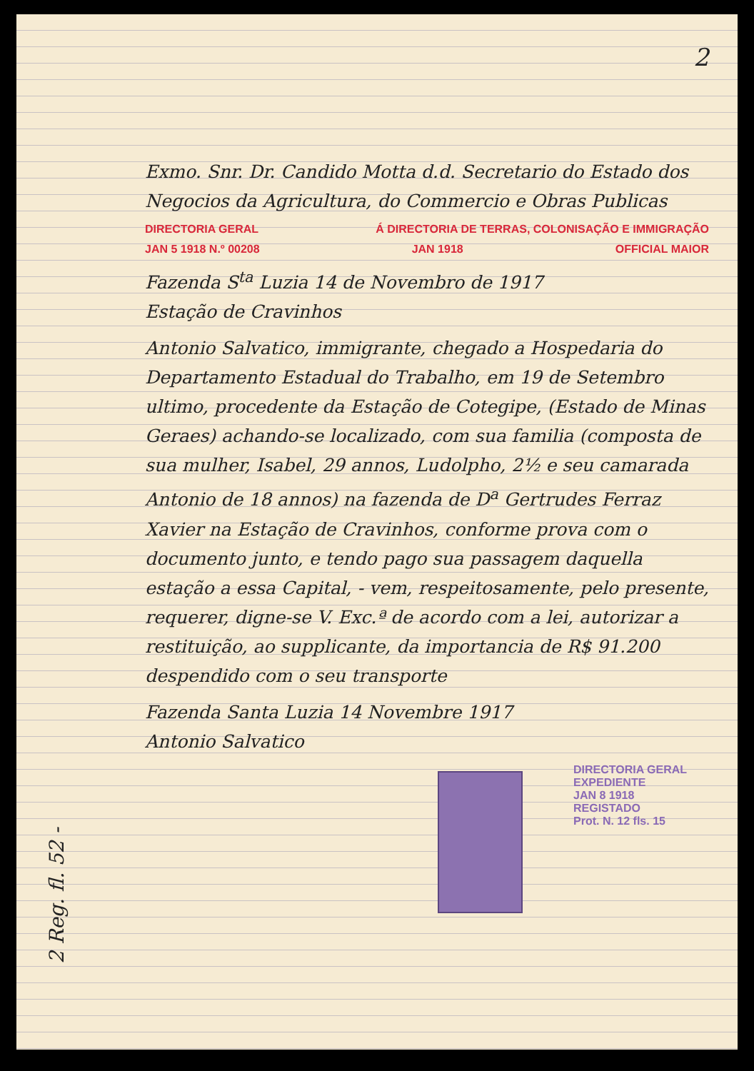2
Exmo. Snr. Dr. Candido Motta d.d. Secretario do Estado dos Negocios da Agricultura, do Commercio e Obras Publicas
DIRECTORIA GERAL Á DIRECTORIA DE TERRAS, COLONISAÇÃO E IMMIGRAÇÃO
JAN 5 1918 N.º 00208 JAN 1918 OFFICIAL MAIOR
Fazenda S<sup>ta</sup> Luzia 14 de Novembro de 1917
Estação de Cravinhos
Antonio Salvatico, immigrante, chegado a Hospedaria do Departamento Estadual do Trabalho, em 19 de Setembro ultimo, procedente da Estação de Cotegipe, (Estado de Minas Geraes) achando-se localizado, com sua familia (composta de sua mulher, Isabel, 29 annos, Ludolpho, 2½ e seu camarada Antonio de 18 annos) na fazenda de D<sup>a</sup> Gertrudes Ferraz Xavier na Estação de Cravinhos, conforme prova com o documento junto, e tendo pago sua passagem daquella estação a essa Capital, - vem, respeitosamente, pelo presente, requerer, digne-se V. Exc.ª de acordo com a lei, autorizar a restituição, ao supplicante, da importancia de R$ 91.200 despendido com o seu transporte
Fazenda Santa Luzia 14 Novembre 1917
Antonio Salvatico
DIRECTORIA GERAL
EXPEDIENTE
JAN 8 1918
REGISTADO
Prot. N. 12 fls. 15
2 Reg. fl. 52 -